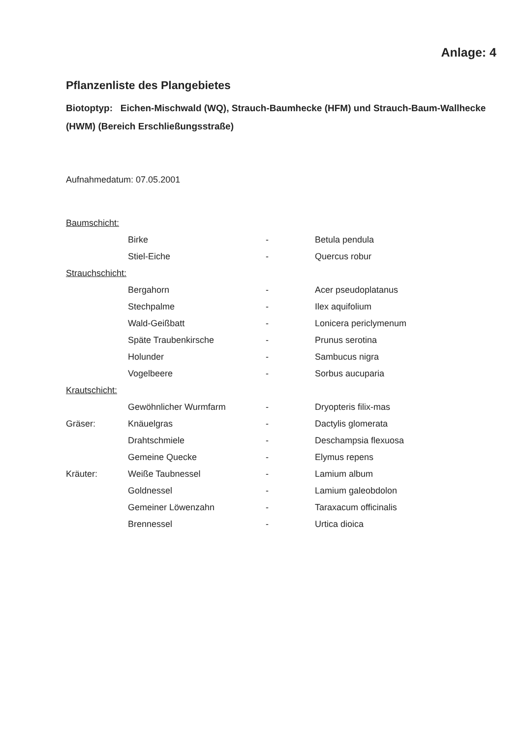Anlage: 4
Pflanzenliste des Plangebietes
Biotoptyp: Eichen-Mischwald (WQ), Strauch-Baumhecke (HFM) und Strauch-Baum-Wallhecke (HWM) (Bereich Erschließungsstraße)
Aufnahmedatum: 07.05.2001
| Baumschicht: | | | |
| | Birke | - | Betula pendula |
| | Stiel-Eiche | - | Quercus robur |
| Strauchschicht: | | | |
| | Bergahorn | - | Acer pseudoplatanus |
| | Stechpalme | - | Ilex aquifolium |
| | Wald-Geißbatt | - | Lonicera periclymenum |
| | Späte Traubenkirsche | - | Prunus serotina |
| | Holunder | - | Sambucus nigra |
| | Vogelbeere | - | Sorbus aucuparia |
| Krautschicht: | | | |
| | Gewöhnlicher Wurmfarm | - | Dryopteris filix-mas |
| Gräser: | Knäuelgras | - | Dactylis glomerata |
| | Drahtschmiele | - | Deschampsia flexuosa |
| | Gemeine Quecke | - | Elymus repens |
| Kräuter: | Weiße Taubnessel | - | Lamium album |
| | Goldnessel | - | Lamium galeobdolon |
| | Gemeiner Löwenzahn | - | Taraxacum officinalis |
| | Brennessel | - | Urtica dioica |